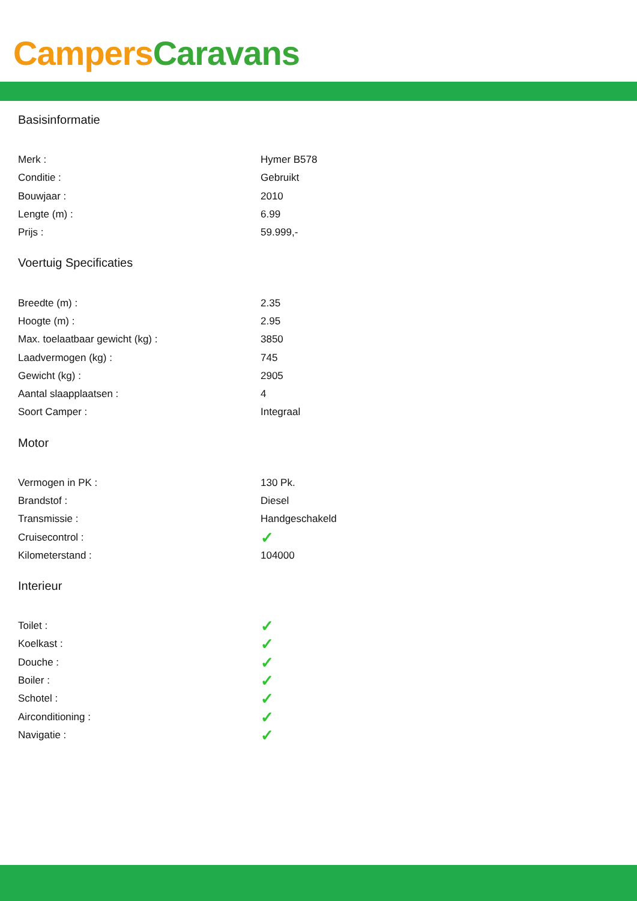Campers Caravans
Basisinformatie
| Merk : | Hymer B578 |
| Conditie : | Gebruikt |
| Bouwjaar : | 2010 |
| Lengte (m) : | 6.99 |
| Prijs : | 59.999,- |
Voertuig Specificaties
| Breedte (m) : | 2.35 |
| Hoogte (m) : | 2.95 |
| Max. toelaatbaar gewicht (kg) : | 3850 |
| Laadvermogen (kg) : | 745 |
| Gewicht (kg) : | 2905 |
| Aantal slaapplaatsen : | 4 |
| Soort Camper : | Integraal |
Motor
| Vermogen in PK : | 130 Pk. |
| Brandstof : | Diesel |
| Transmissie : | Handgeschakeld |
| Cruisecontrol : | ✓ |
| Kilometerstand : | 104000 |
Interieur
| Toilet : | ✓ |
| Koelkast : | ✓ |
| Douche : | ✓ |
| Boiler : | ✓ |
| Schotel : | ✓ |
| Airconditioning : | ✓ |
| Navigatie : | ✓ |